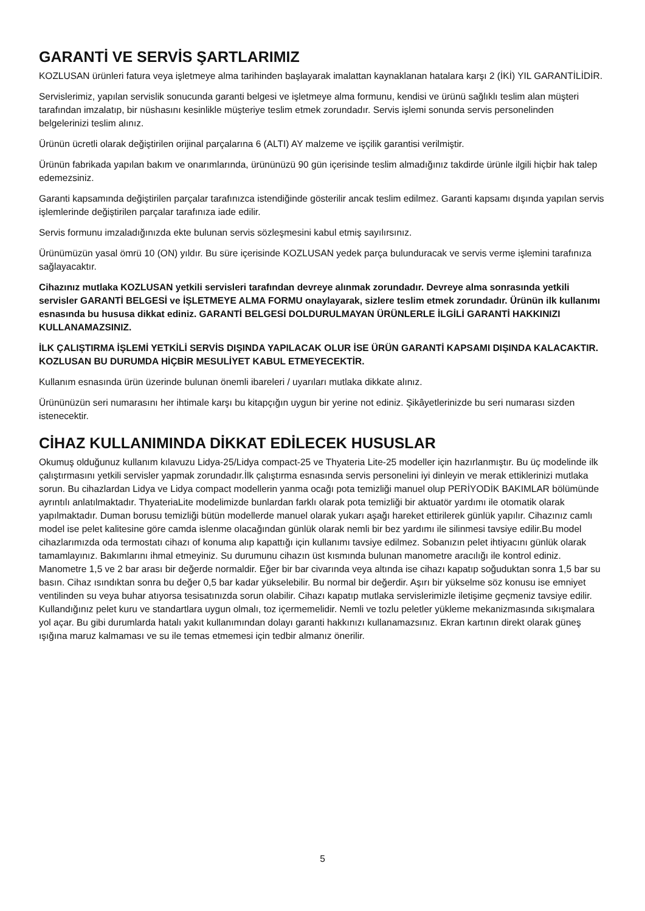GARANTİ VE SERVİS ŞARTLARIMIZ
KOZLUSAN ürünleri fatura veya işletmeye alma tarihinden başlayarak imalattan kaynaklanan hatalara karşı 2 (İKİ) YIL GARANTİLİDİR.
Servislerimiz, yapılan servislik sonucunda garanti belgesi ve işletmeye alma formunu, kendisi ve ürünü sağlıklı teslim alan müşteri tarafından imzalatıp, bir nüshasını kesinlikle müşteriye teslim etmek zorundadır. Servis işlemi sonunda servis personelinden belgelerinizi teslim alınız.
Ürünün ücretli olarak değiştirilen orijinal parçalarına 6 (ALTI) AY malzeme ve işçilik garantisi verilmiştir.
Ürünün fabrikada yapılan bakım ve onarımlarında, ürününüzü 90 gün içerisinde teslim almadığınız takdirde ürünle ilgili hiçbir hak talep edemezsiniz.
Garanti kapsamında değiştirilen parçalar tarafınızca istendiğinde gösterilir ancak teslim edilmez. Garanti kapsamı dışında yapılan servis işlemlerinde değiştirilen parçalar tarafınıza iade edilir.
Servis formunu imzaladığınızda ekte bulunan servis sözleşmesini kabul etmiş sayılırsınız.
Ürünümüzün yasal ömrü 10 (ON) yıldır. Bu süre içerisinde KOZLUSAN yedek parça bulunduracak ve servis verme işlemini tarafınıza sağlayacaktır.
Cihazınız mutlaka KOZLUSAN yetkili servisleri tarafından devreye alınmak zorundadır. Devreye alma sonrasında yetkili servisler GARANTİ BELGESİ ve İŞLETMEYE ALMA FORMU onaylayarak, sizlere teslim etmek zorundadır. Ürünün ilk kullanımı esnasında bu hususa dikkat ediniz. GARANTİ BELGESİ DOLDURULMAYAN ÜRÜNLERLE İLGİLİ GARANTİ HAKKINIZI KULLANAMAZSINIZ.
İLK ÇALIŞTIRMA İŞLEMİ YETKİLİ SERVİS DIŞINDA YAPILACAK OLUR İSE ÜRÜN GARANTİ KAPSAMI DIŞINDA KALACAKTIR. KOZLUSAN BU DURUMDA HİÇBİR MESULİYET KABUL ETMEYECEKTİR.
Kullanım esnasında ürün üzerinde bulunan önemli ibareleri / uyarıları mutlaka dikkate alınız.
Ürününüzün seri numarasını her ihtimale karşı bu kitapçığın uygun bir yerine not ediniz. Şikâyetlerinizde bu seri numarası sizden istenecektir.
CİHAZ KULLANIMINDA DİKKAT EDİLECEK HUSUSLAR
Okumuş olduğunuz kullanım kılavuzu Lidya-25/Lidya compact-25 ve Thyateria Lite-25 modeller için hazırlanmıştır. Bu üç modelinde ilk çalıştırmasını yetkili servisler yapmak zorundadır.İlk çalıştırma esnasında servis personelini iyi dinleyin ve merak ettiklerinizi mutlaka sorun. Bu cihazlardan Lidya ve Lidya compact modellerin yanma ocağı pota temizliği manuel olup PERİYODİK BAKIMLAR bölümünde ayrıntılı anlatılmaktadır. ThyateriaLite modelimizde bunlardan farklı olarak pota temizliği bir aktuatör yardımı ile otomatik olarak yapılmaktadır. Duman borusu temizliği bütün modellerde manuel olarak yukarı aşağı hareket ettirilerek günlük yapılır. Cihazınız camlı model ise pelet kalitesine göre camda islenme olacağından günlük olarak nemli bir bez yardımı ile silinmesi tavsiye edilir.Bu model cihazlarımızda oda termostatı cihazı of konuma alıp kapattığı için kullanımı tavsiye edilmez. Sobanızın pelet ihtiyacını günlük olarak tamamlayınız. Bakımlarını ihmal etmeyiniz. Su durumunu cihazın üst kısmında bulunan manometre aracılığı ile kontrol ediniz. Manometre 1,5 ve 2 bar arası bir değerde normaldir. Eğer bir bar civarında veya altında ise cihazı kapatıp soğuduktan sonra 1,5 bar su basın. Cihaz ısındıktan sonra bu değer 0,5 bar kadar yükselebilir. Bu normal bir değerdir. Aşırı bir yükselme söz konusu ise emniyet ventilinden su veya buhar atıyorsa tesisatınızda sorun olabilir. Cihazı kapatıp mutlaka servislerimizle iletişime geçmeniz tavsiye edilir. Kullandığınız pelet kuru ve standartlara uygun olmalı, toz içermemelidir. Nemli ve tozlu peletler yükleme mekanizmasında sıkışmalara yol açar. Bu gibi durumlarda hatalı yakıt kullanımından dolayı garanti hakkınızı kullanamazsınız. Ekran kartının direkt olarak güneş ışığına maruz kalmaması ve su ile temas etmemesi için tedbir almanız önerilir.
5